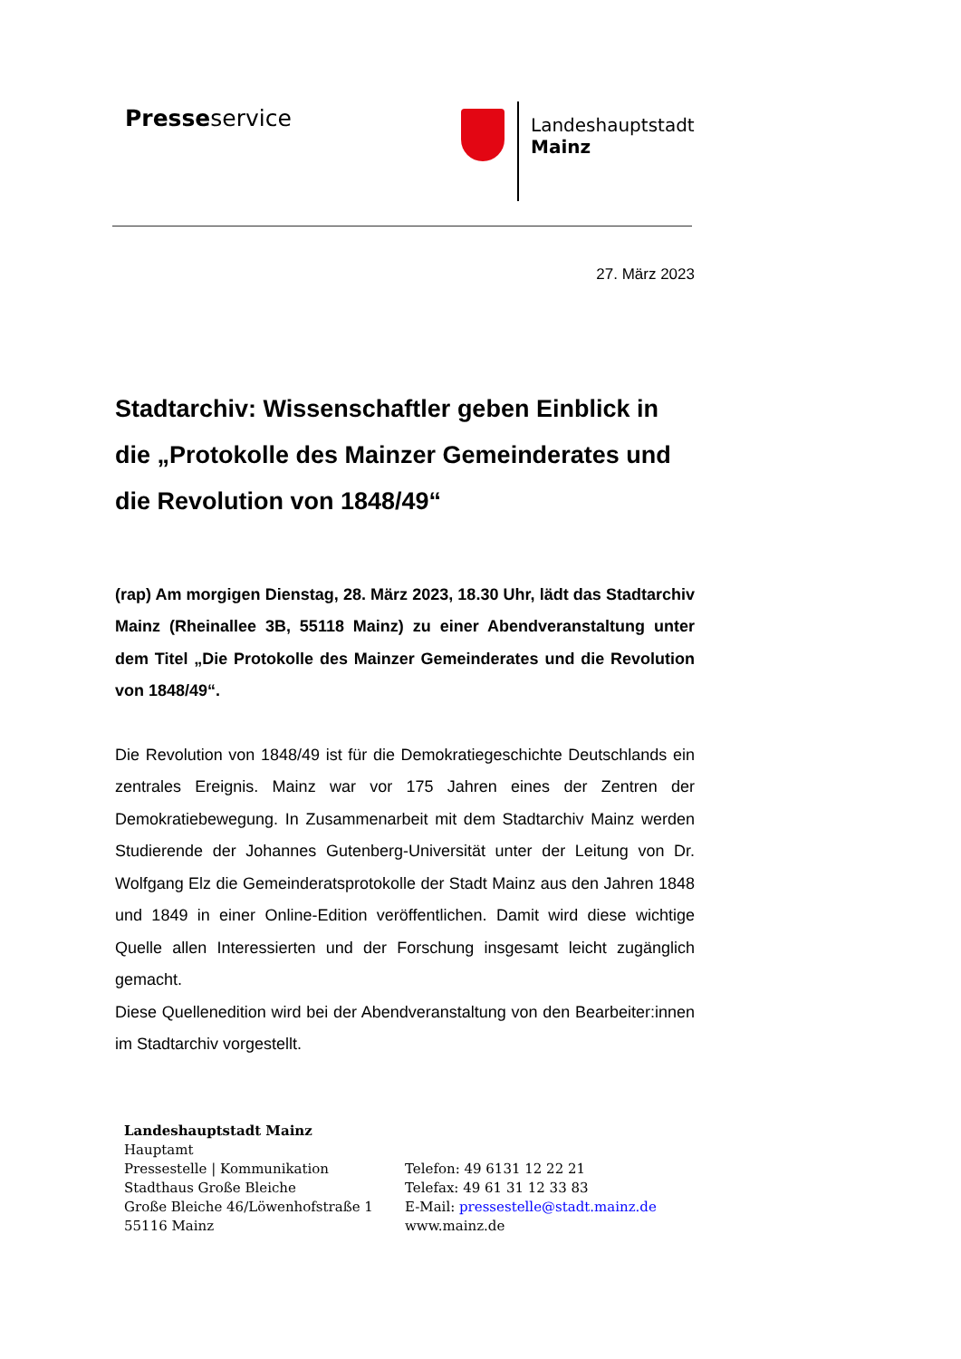Presseservice
Landeshauptstadt
Mainz
27. März 2023
Stadtarchiv: Wissenschaftler geben Einblick in die „Protokolle des Mainzer Gemeinderates und die Revolution von 1848/49“
(rap) Am morgigen Dienstag, 28. März 2023, 18.30 Uhr, lädt das Stadtarchiv Mainz (Rheinallee 3B, 55118 Mainz) zu einer Abendveranstaltung unter dem Titel „Die Protokolle des Mainzer Gemeinderates und die Revolution von 1848/49“.
Die Revolution von 1848/49 ist für die Demokratiegeschichte Deutschlands ein zentrales Ereignis. Mainz war vor 175 Jahren eines der Zentren der Demokratiebewegung. In Zusammenarbeit mit dem Stadtarchiv Mainz werden Studierende der Johannes Gutenberg-Universität unter der Leitung von Dr. Wolfgang Elz die Gemeinderatsprotokolle der Stadt Mainz aus den Jahren 1848 und 1849 in einer Online-Edition veröffentlichen. Damit wird diese wichtige Quelle allen Interessierten und der Forschung insgesamt leicht zugänglich gemacht.
Diese Quellenedition wird bei der Abendveranstaltung von den Bearbeiter:innen im Stadtarchiv vorgestellt.
Landeshauptstadt Mainz
Hauptamt
Pressestelle | Kommunikation
Stadthaus Große Bleiche
Große Bleiche 46/Löwenhofstraße 1
55116 Mainz
Telefon: 49 6131 12 22 21
Telefax: 49 61 31 12 33 83
E-Mail: pressestelle@stadt.mainz.de
www.mainz.de